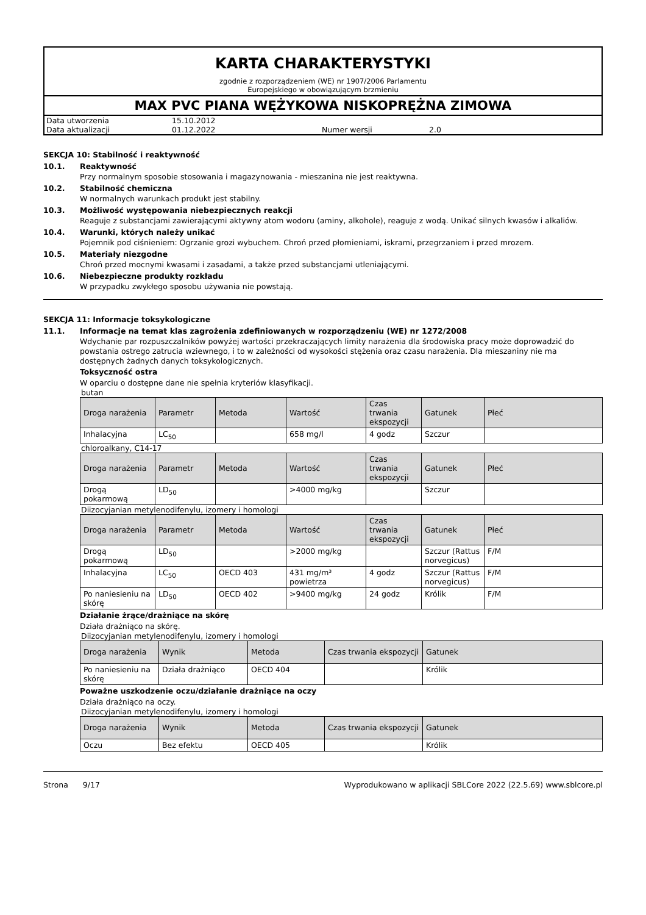KARTA CHARAKTERYSTYKI
zgodnie z rozporządzeniem (WE) nr 1907/2006 Parlamentu
Europejskiego w obowiązującym brzmieniu
MAX PVC PIANA WĘŻYKOWA NISKOPRĘŻNA ZIMOWA
| Data utworzenia | 15.10.2012 | | |
| Data aktualizacji | 01.12.2022 | Numer wersji | 2.0 |
SEKCJA 10: Stabilność i reaktywność
10.1. Reaktywność
Przy normalnym sposobie stosowania i magazynowania - mieszanina nie jest reaktywna.
10.2. Stabilność chemiczna
W normalnych warunkach produkt jest stabilny.
10.3. Możliwość występowania niebezpiecznych reakcji
Reaguje z substancjami zawierającymi aktywny atom wodoru (aminy, alkohole), reaguje z wodą. Unikać silnych kwasów i alkaliów.
10.4. Warunki, których należy unikać
Pojemnik pod ciśnieniem: Ogrzanie grozi wybuchem. Chroń przed płomieniami, iskrami, przegrzaniem i przed mrozem.
10.5. Materiały niezgodne
Chroń przed mocnymi kwasami i zasadami, a także przed substancjami utleniającymi.
10.6. Niebezpieczne produkty rozkładu
W przypadku zwykłego sposobu używania nie powstają.
SEKCJA 11: Informacje toksykologiczne
11.1. Informacje na temat klas zagrożenia zdefiniowanych w rozporządzeniu (WE) nr 1272/2008
Wdychanie par rozpuszczalników powyżej wartości przekraczających limity narażenia dla środowiska pracy może doprowadzić do powstania ostrego zatrucia wziewnego, i to w zależności od wysokości stężenia oraz czasu narażenia. Dla mieszaniny nie ma dostępnych żadnych danych toksykologicznych.
Toksyczność ostra
W oparciu o dostępne dane nie spełnia kryteriów klasyfikacji.
butan
| Droga narażenia | Parametr | Metoda | Wartość | Czas trwania ekspozycji | Gatunek | Płeć |
| --- | --- | --- | --- | --- | --- | --- |
| Inhalacyjna | LC<sub>50</sub> | | 658 mg/l | 4 godz | Szczur | |
chloroalkany, C14-17
| Droga narażenia | Parametr | Metoda | Wartość | Czas trwania ekspozycji | Gatunek | Płeć |
| --- | --- | --- | --- | --- | --- | --- |
| Drogą pokarmową | LD<sub>50</sub> | | >4000 mg/kg | | Szczur | |
Diizocyjanian metylenodifenylu, izomery i homologi
| Droga narażenia | Parametr | Metoda | Wartość | Czas trwania ekspozycji | Gatunek | Płeć |
| --- | --- | --- | --- | --- | --- | --- |
| Drogą pokarmową | LD<sub>50</sub> | | >2000 mg/kg | | Szczur (Rattus norvegicus) | F/M |
| Inhalacyjna | LC<sub>50</sub> | OECD 403 | 431 mg/m³ powietrza | 4 godz | Szczur (Rattus norvegicus) | F/M |
| Po naniesieniu na skórę | LD<sub>50</sub> | OECD 402 | >9400 mg/kg | 24 godz | Królik | F/M |
Działanie żrące/drażniące na skórę
Działa drażniąco na skórę.
Diizocyjanian metylenodifenylu, izomery i homologi
| Droga narażenia | Wynik | Metoda | Czas trwania ekspozycji | Gatunek |
| --- | --- | --- | --- | --- |
| Po naniesieniu na skórę | Działa drażniąco | OECD 404 | | Królik |
Poważne uszkodzenie oczu/działanie drażniące na oczy
Działa drażniąco na oczy.
Diizocyjanian metylenodifenylu, izomery i homologi
| Droga narażenia | Wynik | Metoda | Czas trwania ekspozycji | Gatunek |
| --- | --- | --- | --- | --- |
| Oczu | Bez efektu | OECD 405 | | Królik |
Strona 9/17 Wyprodukowano w aplikacji SBLCore 2022 (22.5.69) www.sblcore.pl